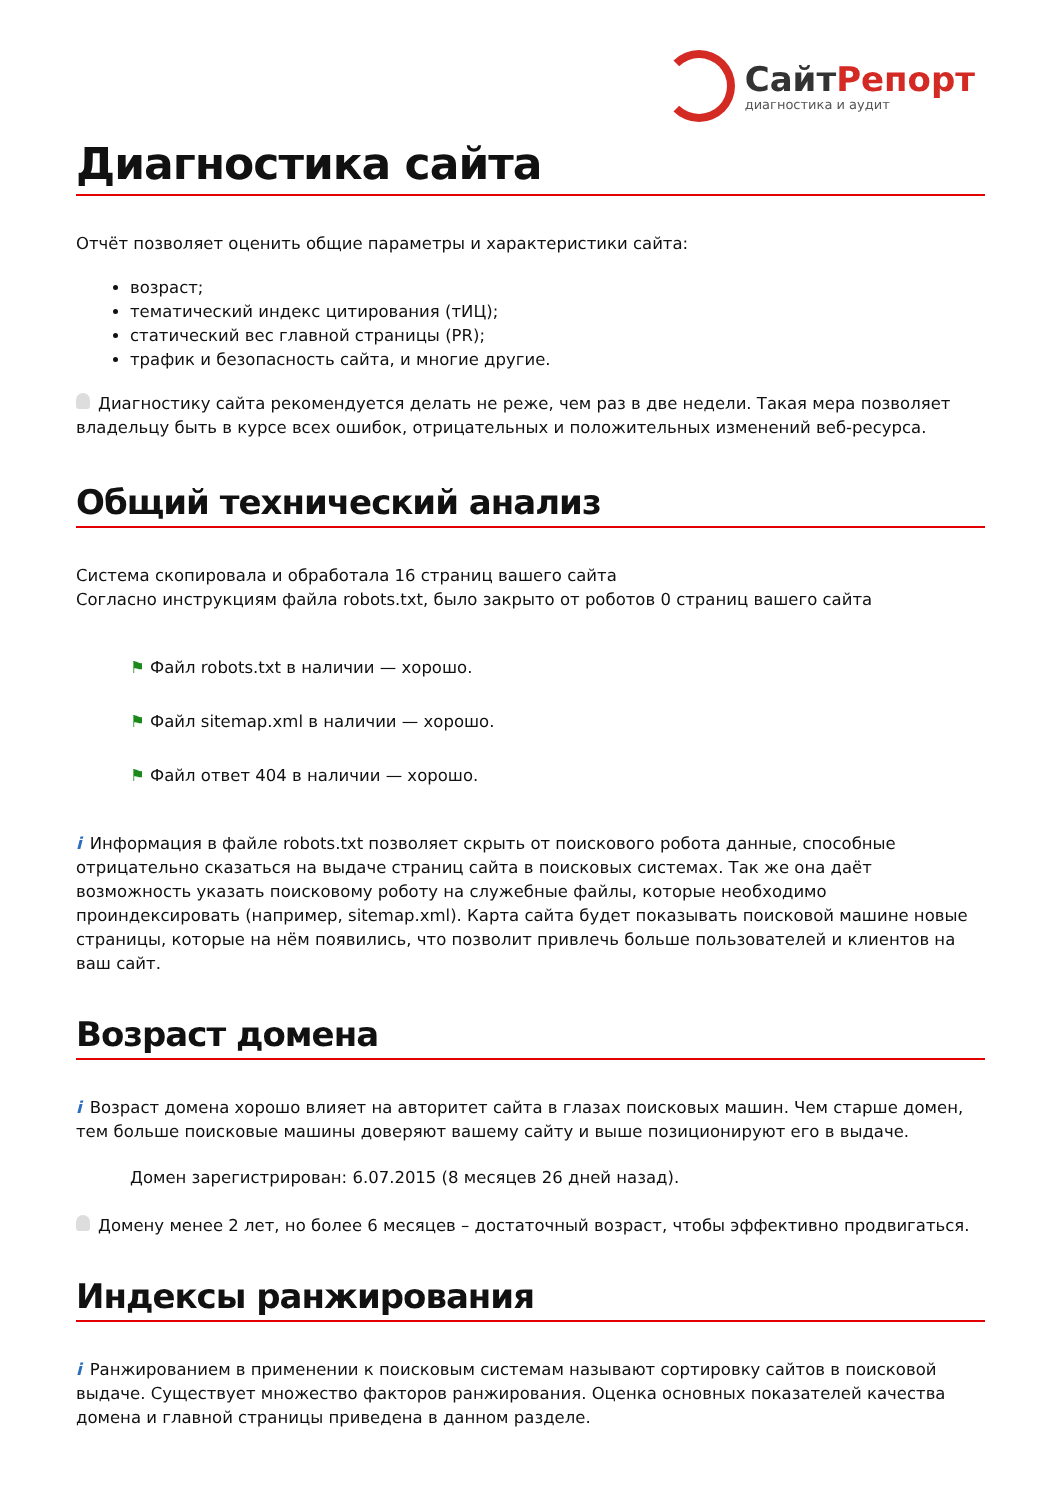СайтРепорт
диагностика и аудит
Диагностика сайта
Отчёт позволяет оценить общие параметры и характеристики сайта:
возраст;
тематический индекс цитирования (тИЦ);
статический вес главной страницы (PR);
трафик и безопасность сайта, и многие другие.
Диагностику сайта рекомендуется делать не реже, чем раз в две недели. Такая мера позволяет владельцу быть в курсе всех ошибок, отрицательных и положительных изменений веб-ресурса.
Общий технический анализ
Система скопировала и обработала 16 страниц вашего сайта
Согласно инструкциям файла robots.txt, было закрыто от роботов 0 страниц вашего сайта
⚑ Файл robots.txt в наличии — хорошо.
⚑ Файл sitemap.xml в наличии — хорошо.
⚑ Файл ответ 404 в наличии — хорошо.
i Информация в файле robots.txt позволяет скрыть от поискового робота данные, способные отрицательно сказаться на выдаче страниц сайта в поисковых системах. Так же она даёт возможность указать поисковому роботу на служебные файлы, которые необходимо проиндексировать (например, sitemap.xml). Карта сайта будет показывать поисковой машине новые страницы, которые на нём появились, что позволит привлечь больше пользователей и клиентов на ваш сайт.
Возраст домена
i Возраст домена хорошо влияет на авторитет сайта в глазах поисковых машин. Чем старше домен, тем больше поисковые машины доверяют вашему сайту и выше позиционируют его в выдаче.
Домен зарегистрирован: 6.07.2015 (8 месяцев 26 дней назад).
Домену менее 2 лет, но более 6 месяцев – достаточный возраст, чтобы эффективно продвигаться.
Индексы ранжирования
i Ранжированием в применении к поисковым системам называют сортировку сайтов в поисковой выдаче. Существует множество факторов ранжирования. Оценка основных показателей качества домена и главной страницы приведена в данном разделе.